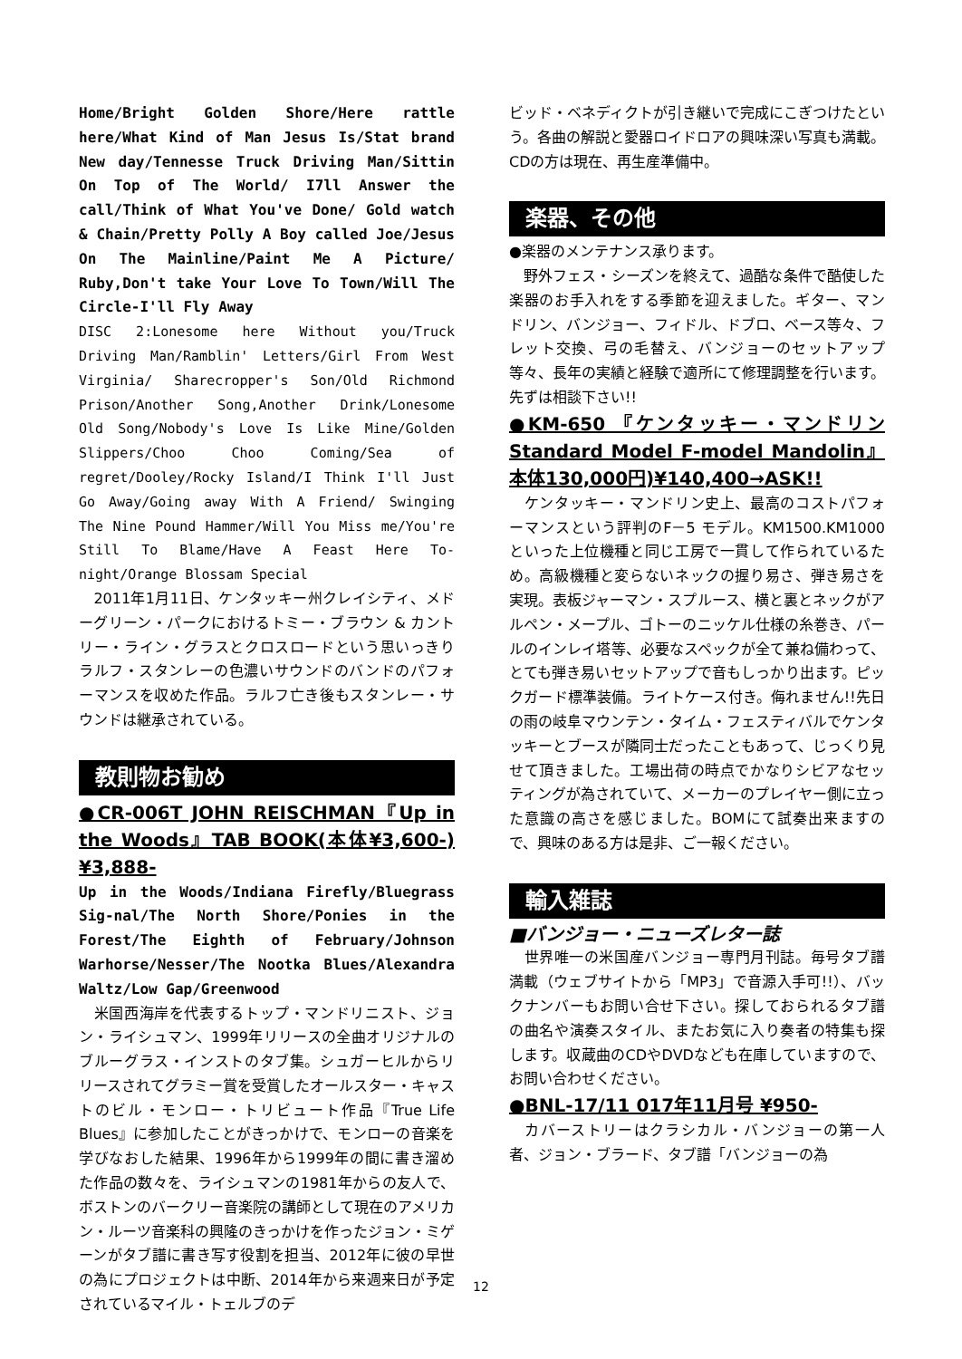Home/Bright Golden Shore/Here rattle here/What Kind of Man Jesus Is/Stat brand New day/Tennesse Truck Driving Man/Sittin On Top of The World/ I7ll Answer the call/Think of What You've Done/ Gold watch & Chain/Pretty Polly A Boy called Joe/Jesus On The Mainline/Paint Me A Picture/ Ruby,Don't take Your Love To Town/Will The Circle-I'll Fly Away
DISC 2:Lonesome here Without you/Truck Driving Man/Ramblin' Letters/Girl From West Virginia/ Sharecropper's Son/Old Richmond Prison/Another Song,Another Drink/Lonesome Old Song/Nobody's Love Is Like Mine/Golden Slippers/Choo Choo Coming/Sea of regret/Dooley/Rocky Island/I Think I'll Just Go Away/Going away With A Friend/ Swinging The Nine Pound Hammer/Will You Miss me/You're Still To Blame/Have A Feast Here To-night/Orange Blossam Special
　2011年1月11日、ケンタッキー州クレイシティ、メドーグリーン・パークにおけるトミー・ブラウン & カントリー・ライン・グラスとクロスロードという思いっきりラルフ・スタンレーの色濃いサウンドのバンドのパフォーマンスを収めた作品。ラルフ亡き後もスタンレー・サウンドは継承されている。
教則物お勧め
●CR-006T JOHN REISCHMAN『Up in the Woods』TAB BOOK(本体¥3,600-)¥3,888-
Up in the Woods/Indiana Firefly/Bluegrass Sig-nal/The North Shore/Ponies in the Forest/The Eighth of February/Johnson Warhorse/Nesser/The Nootka Blues/Alexandra Waltz/Low Gap/Greenwood
　米国西海岸を代表するトップ・マンドリニスト、ジョン・ライシュマン、1999年リリースの全曲オリジナルのブルーグラス・インストのタブ集。シュガーヒルからリリースされてグラミー賞を受賞したオールスター・キャストのビル・モンロー・トリビュート作品『True Life Blues』に参加したことがきっかけで、モンローの音楽を学びなおした結果、1996年から1999年の間に書き溜めた作品の数々を、ライシュマンの1981年からの友人で、ボストンのバークリー音楽院の講師として現在のアメリカン・ルーツ音楽科の興隆のきっかけを作ったジョン・ミゲーンがタブ譜に書き写す役割を担当、2012年に彼の早世の為にプロジェクトは中断、2014年から来週来日が予定されているマイル・トェルブのデ
ビッド・ベネディクトが引き継いで完成にこぎつけたという。各曲の解説と愛器ロイドロアの興味深い写真も満載。CDの方は現在、再生産準備中。
楽器、その他
●楽器のメンテナンス承ります。
　野外フェス・シーズンを終えて、過酷な条件で酷使した楽器のお手入れをする季節を迎えました。ギター、マンドリン、バンジョー、フィドル、ドブロ、ベース等々、フレット交換、弓の毛替え、バンジョーのセットアップ等々、長年の実績と経験で適所にて修理調整を行います。 先ずは相談下さい!!
●KM-650 『ケンタッキー・マンドリン Standard Model F-model Mandolin』本体130,000円)¥140,400→ASK!!
　ケンタッキー・マンドリン史上、最高のコストパフォーマンスという評判のF－5 モデル。KM1500.KM1000といった上位機種と同じ工房で一貫して作られているため。高級機種と変らないネックの握り易さ、弾き易さを実現。表板ジャーマン・スプルース、横と裏とネックがアルペン・メープル、ゴトーのニッケル仕様の糸巻き、パールのインレイ塔等、必要なスペックが全て兼ね備わって、とても弾き易いセットアップで音もしっかり出ます。ピックガード標準装備。ライトケース付き。侮れません!!先日の雨の岐阜マウンテン・タイム・フェスティバルでケンタッキーとブースが隣同士だったこともあって、じっくり見せて頂きました。工場出荷の時点でかなりシビアなセッティングが為されていて、メーカーのプレイヤー側に立った意識の高さを感じました。BOMにて試奏出来ますので、興味のある方は是非、ご一報ください。
輸入雑誌
■バンジョー・ニューズレター誌
　世界唯一の米国産バンジョー専門月刊誌。毎号タブ譜満載（ウェブサイトから「MP3」で音源入手可!!）、バックナンバーもお問い合せ下さい。探しておられるタブ譜の曲名や演奏スタイル、またお気に入り奏者の特集も探します。収蔵曲のCDやDVDなども在庫していますので、お問い合わせください。
●BNL-17/11 017年11月号 ¥950-
　カバーストリーはクラシカル・バンジョーの第一人者、ジョン・ブラード、タブ譜「バンジョーの為
12